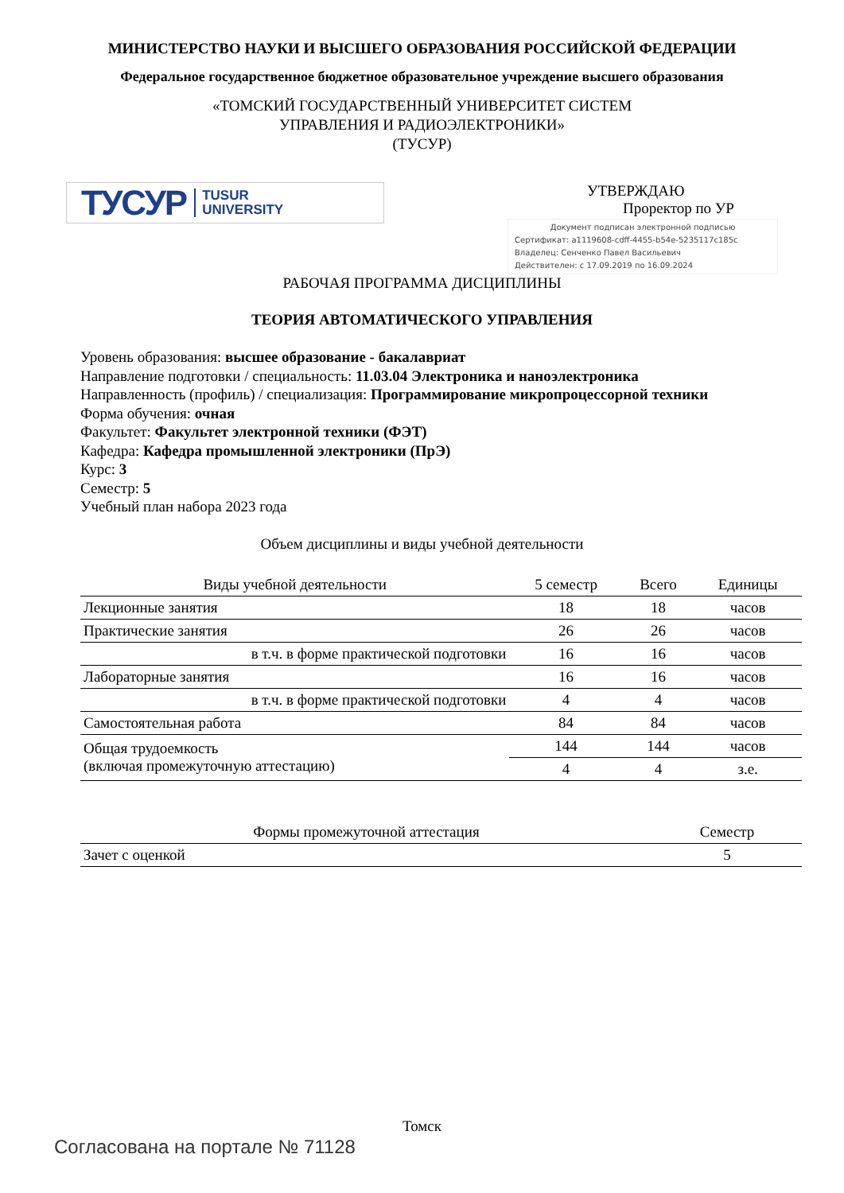МИНИСТЕРСТВО НАУКИ И ВЫСШЕГО ОБРАЗОВАНИЯ РОССИЙСКОЙ ФЕДЕРАЦИИ
Федеральное государственное бюджетное образовательное учреждение высшего образования
«ТОМСКИЙ ГОСУДАРСТВЕННЫЙ УНИВЕРСИТЕТ СИСТЕМ
УПРАВЛЕНИЯ И РАДИОЭЛЕКТРОНИКИ»
(ТУСУР)
ТУСУР TUSUR
UNIVERSITY
УТВЕРЖДАЮ
Проректор по УР
Документ подписан электронной подписью
Сертификат: a1119608-cdff-4455-b54e-5235117c185c
Владелец: Сенченко Павел Васильевич
Действителен: с 17.09.2019 по 16.09.2024
РАБОЧАЯ ПРОГРАММА ДИСЦИПЛИНЫ
ТЕОРИЯ АВТОМАТИЧЕСКОГО УПРАВЛЕНИЯ
Уровень образования: высшее образование - бакалавриат
Направление подготовки / специальность: 11.03.04 Электроника и наноэлектроника
Направленность (профиль) / специализация: Программирование микропроцессорной техники
Форма обучения: очная
Факультет: Факультет электронной техники (ФЭТ)
Кафедра: Кафедра промышленной электроники (ПрЭ)
Курс: 3
Семестр: 5
Учебный план набора 2023 года
Объем дисциплины и виды учебной деятельности
| Виды учебной деятельности | 5 семестр | Всего | Единицы |
| --- | --- | --- | --- |
| Лекционные занятия | 18 | 18 | часов |
| Практические занятия | 26 | 26 | часов |
| в т.ч. в форме практической подготовки | 16 | 16 | часов |
| Лабораторные занятия | 16 | 16 | часов |
| в т.ч. в форме практической подготовки | 4 | 4 | часов |
| Самостоятельная работа | 84 | 84 | часов |
| Общая трудоемкость (включая промежуточную аттестацию) | 144 | 144 | часов |
| | 4 | 4 | з.е. |
| Формы промежуточной аттестация | Семестр |
| --- | --- |
| Зачет с оценкой | 5 |
Томск
Согласована на портале № 71128